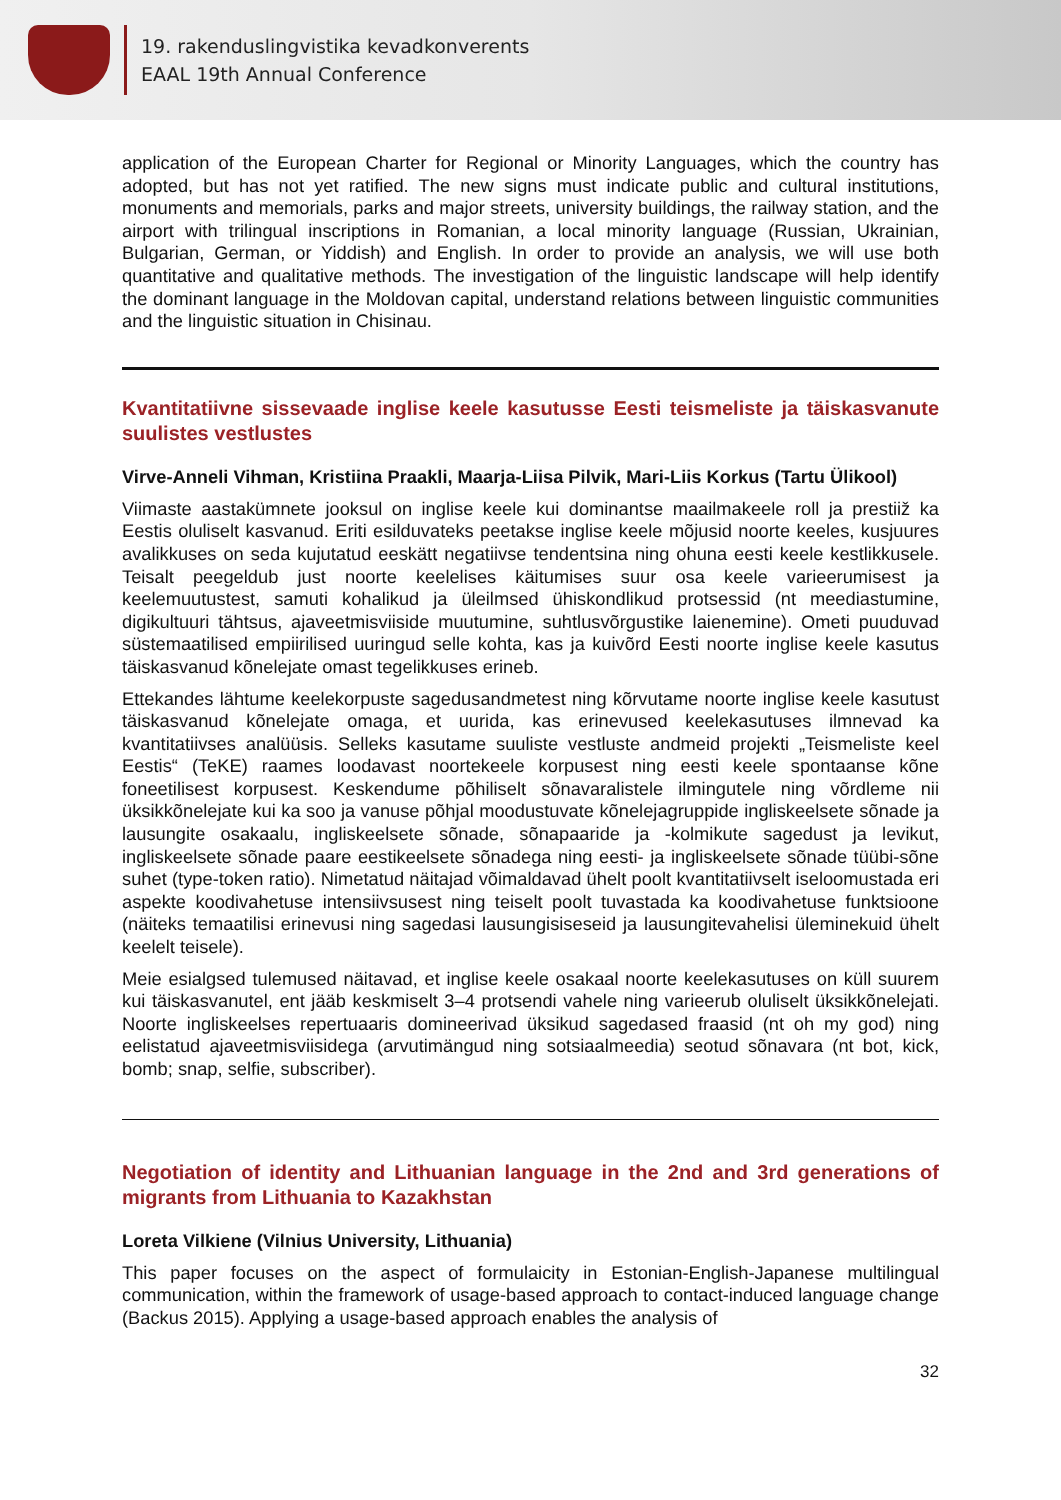19. rakenduslingvistika kevadkonverents
EAAL 19th Annual Conference
application of the European Charter for Regional or Minority Languages, which the country has adopted, but has not yet ratified. The new signs must indicate public and cultural institutions, monuments and memorials, parks and major streets, university buildings, the railway station, and the airport with trilingual inscriptions in Romanian, a local minority language (Russian, Ukrainian, Bulgarian, German, or Yiddish) and English. In order to provide an analysis, we will use both quantitative and qualitative methods. The investigation of the linguistic landscape will help identify the dominant language in the Moldovan capital, understand relations between linguistic communities and the linguistic situation in Chisinau.
Kvantitatiivne sissevaade inglise keele kasutusse Eesti teismeliste ja täiskasvanute suulistes vestlustes
Virve-Anneli Vihman, Kristiina Praakli, Maarja-Liisa Pilvik, Mari-Liis Korkus (Tartu Ülikool)
Viimaste aastakümnete jooksul on inglise keele kui dominantse maailmakeele roll ja prestiiž ka Eestis oluliselt kasvanud. Eriti esilduvateks peetakse inglise keele mõjusid noorte keeles, kusjuures avalikkuses on seda kujutatud eeskätt negatiivse tendentsina ning ohuna eesti keele kestlikkusele. Teisalt peegeldub just noorte keelelises käitumises suur osa keele varieerumisest ja keelemuutustest, samuti kohalikud ja üleilmsed ühiskondlikud protsessid (nt meediastumine, digikultuuri tähtsus, ajaveetmisviiside muutumine, suhtlusvõrgustike laienemine). Ometi puuduvad süstemaatilised empiirilised uuringud selle kohta, kas ja kuivõrd Eesti noorte inglise keele kasutus täiskasvanud kõnelejate omast tegelikkuses erineb.
Ettekandes lähtume keelekorpuste sagedusandmetest ning kõrvutame noorte inglise keele kasutust täiskasvanud kõnelejate omaga, et uurida, kas erinevused keelekasutuses ilmnevad ka kvantitatiivses analüüsis. Selleks kasutame suuliste vestluste andmeid projekti „Teismeliste keel Eestis“ (TeKE) raames loodavast noortekeele korpusest ning eesti keele spontaanse kõne foneetilisest korpusest. Keskendume põhiliselt sõnavaralistele ilmingutele ning võrdleme nii üksikkõnelejate kui ka soo ja vanuse põhjal moodustuvate kõnelejagruppide ingliskeelsete sõnade ja lausungite osakaalu, ingliskeelsete sõnade, sõnapaaride ja -kolmikute sagedust ja levikut, ingliskeelsete sõnade paare eestikeelsete sõnadega ning eesti- ja ingliskeelsete sõnade tüübi-sõne suhet (type-token ratio). Nimetatud näitajad võimaldavad ühelt poolt kvantitatiivselt iseloomustada eri aspekte koodivahetuse intensiivsusest ning teiselt poolt tuvastada ka koodivahetuse funktsioone (näiteks temaatilisi erinevusi ning sagedasi lausungisiseseid ja lausungitevahelisi üleminekuid ühelt keelelt teisele).
Meie esialgsed tulemused näitavad, et inglise keele osakaal noorte keelekasutuses on küll suurem kui täiskasvanutel, ent jääb keskmiselt 3–4 protsendi vahele ning varieerub oluliselt üksikkõnelejati. Noorte ingliskeelses repertuaaris domineerivad üksikud sagedased fraasid (nt oh my god) ning eelistatud ajaveetmisviisidega (arvutimängud ning sotsiaalmeedia) seotud sõnavara (nt bot, kick, bomb; snap, selfie, subscriber).
Negotiation of identity and Lithuanian language in the 2nd and 3rd generations of migrants from Lithuania to Kazakhstan
Loreta Vilkiene (Vilnius University, Lithuania)
This paper focuses on the aspect of formulaicity in Estonian-English-Japanese multilingual communication, within the framework of usage-based approach to contact-induced language change (Backus 2015). Applying a usage-based approach enables the analysis of
32